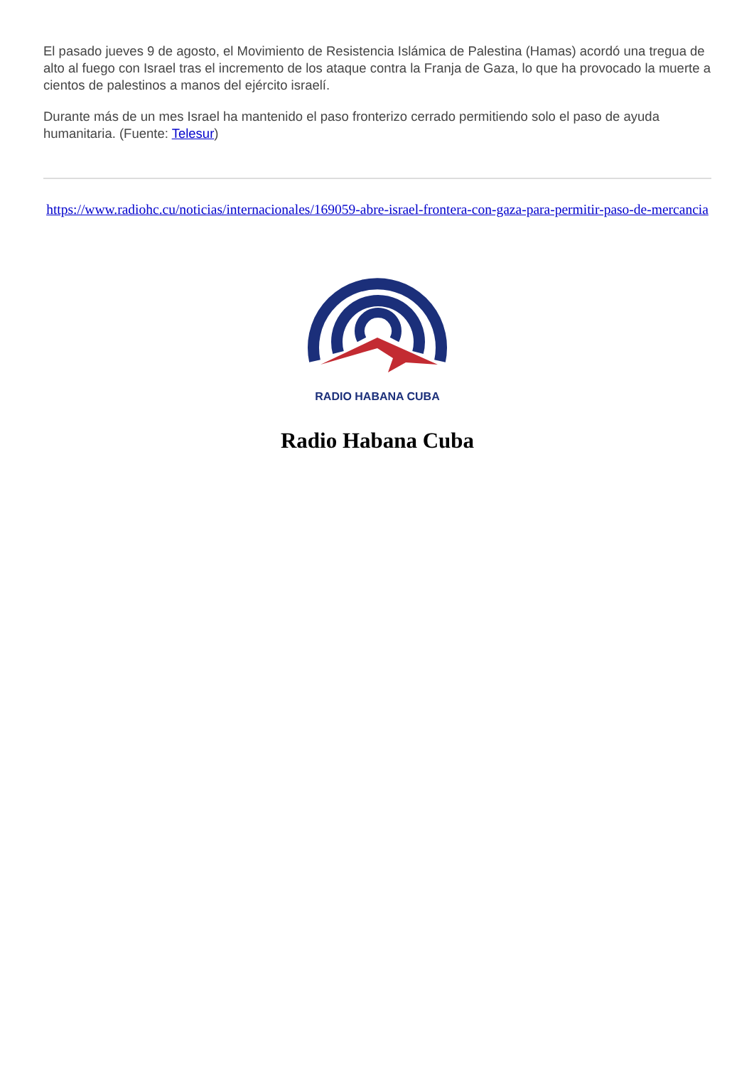El pasado jueves 9 de agosto, el Movimiento de Resistencia Islámica de Palestina (Hamas) acordó una tregua de alto al fuego con Israel tras el incremento de los ataque contra la Franja de Gaza, lo que ha provocado la muerte a cientos de palestinos a manos del ejército israelí.
Durante más de un mes Israel ha mantenido el paso fronterizo cerrado permitiendo solo el paso de ayuda humanitaria. (Fuente: Telesur)
https://www.radiohc.cu/noticias/internacionales/169059-abre-israel-frontera-con-gaza-para-permitir-paso-de-mercancia
RADIO HABANA CUBA
Radio Habana Cuba